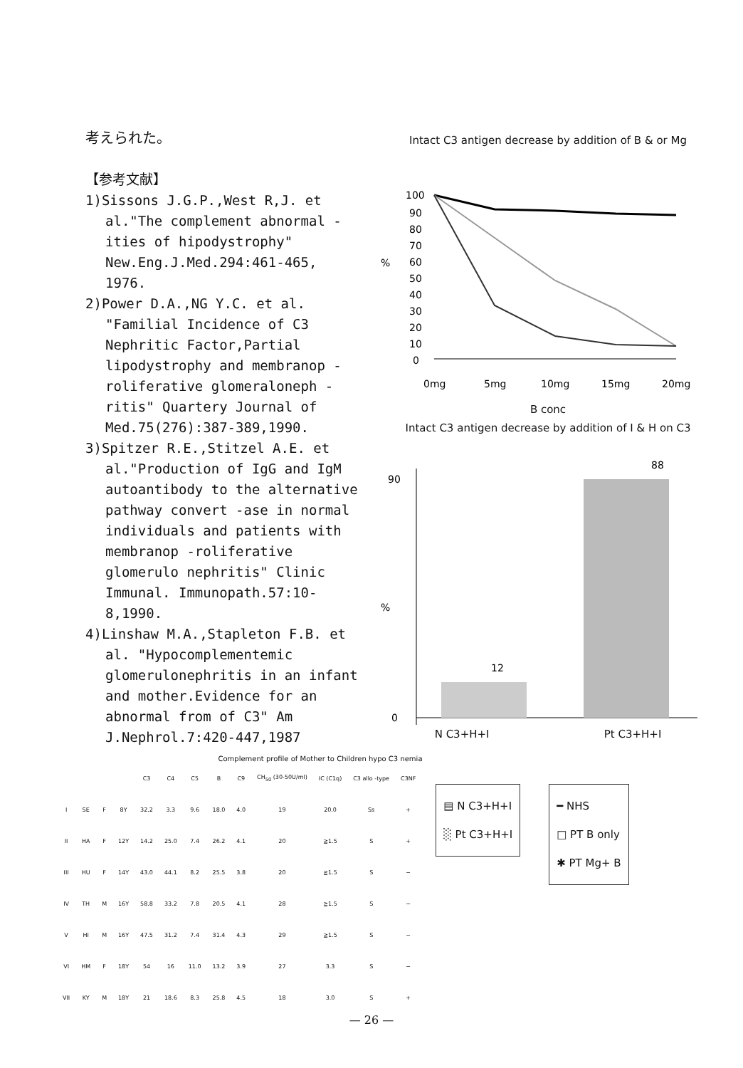考えられた。
【参考文献】
1)Sissons J.G.P.,West R,J. et al."The complement abnormal -ities of hipodystrophy" New.Eng.J.Med.294:461-465, 1976.
2)Power D.A.,NG Y.C. et al. "Familial Incidence of C3 Nephritic Factor,Partial lipodystrophy and membranop -roliferative glomeraloneph -ritis" Quartery Journal of Med.75(276):387-389,1990.
3)Spitzer R.E.,Stitzel A.E. et al."Production of IgG and IgM autoantibody to the alternative pathway convert -ase in normal individuals and patients with membranop -roliferative glomerulo nephritis" Clinic Immunal. Immunopath.57:10-8,1990.
4)Linshaw M.A.,Stapleton F.B. et al. "Hypocomplementemic glomerulonephritis in an infant and mother.Evidence for an abnormal from of C3" Am J.Nephrol.7:420-447,1987
Intact C3 antigen decrease by addition of B & or Mg
%
100
90
80
70
60
50
40
30
20
10
0
0mg
5mg
10mg
15mg
20mg
B conc
Intact C3 antigen decrease by addition of I & H on C3
%
88
12
0
90
N C3+H+I Pt C3+H+I
Complement profile of Mother to Children hypo C3 nemia
| | | | | C3 | C4 | C5 | B | C9 | CH<sub>50</sub> (30-50U/ml) | IC (C1q) | C3 allo -type | C3NF |
| --- | --- | --- | --- | --- | --- | --- | --- | --- | --- | --- | --- | --- |
| I | SE | F | 8Y | 32.2 | 3.3 | 9.6 | 18.0 | 4.0 | 19 | 20.0 | Ss | + |
| II | HA | F | 12Y | 14.2 | 25.0 | 7.4 | 26.2 | 4.1 | 20 | ≧1.5 | S | + |
| III | HU | F | 14Y | 43.0 | 44.1 | 8.2 | 25.5 | 3.8 | 20 | ≧1.5 | S | − |
| IV | TH | M | 16Y | 58.8 | 33.2 | 7.8 | 20.5 | 4.1 | 28 | ≧1.5 | S | − |
| V | HI | M | 16Y | 47.5 | 31.2 | 7.4 | 31.4 | 4.3 | 29 | ≧1.5 | S | − |
| VI | HM | F | 18Y | 54 | 16 | 11.0 | 13.2 | 3.9 | 27 | 3.3 | S | − |
| VII | KY | M | 18Y | 21 | 18.6 | 8.3 | 25.8 | 4.5 | 18 | 3.0 | S | + |
▤ N C3+H+I
░ Pt C3+H+I
━ NHS
□ PT B only
✱ PT Mg+ B
— 26 —